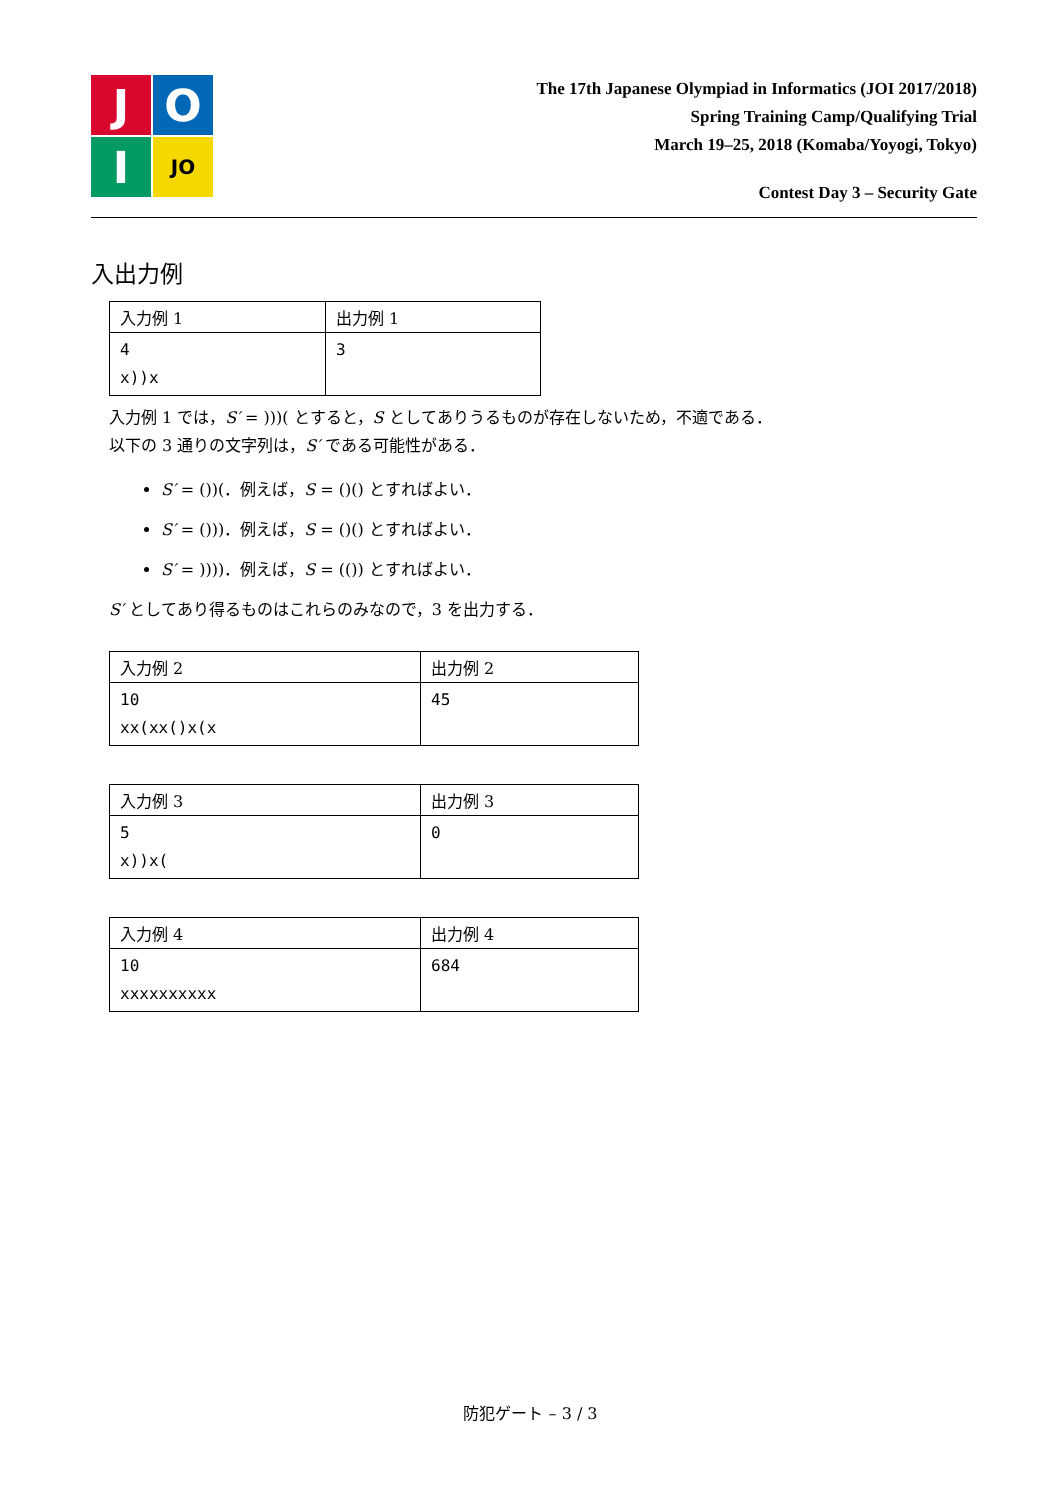J
O
I
JO
The 17th Japanese Olympiad in Informatics (JOI 2017/2018)
Spring Training Camp/Qualifying Trial
March 19–25, 2018 (Komaba/Yoyogi, Tokyo)
Contest Day 3 – Security Gate
入出力例
| 入力例 1 | 出力例 1 |
| --- | --- |
| 4 x))x | 3 |
入力例 1 では，S′ = )))( とすると，S としてありうるものが存在しないため，不適である．
以下の 3 通りの文字列は，S′ である可能性がある．
S′ = ())(．例えば，S = ()() とすればよい．
S′ = ()))．例えば，S = ()() とすればよい．
S′ = ))))．例えば，S = (()) とすればよい．
S′ としてあり得るものはこれらのみなので，3 を出力する．
| 入力例 2 | 出力例 2 |
| --- | --- |
| 10 xx(xx()x(x | 45 |
| 入力例 3 | 出力例 3 |
| --- | --- |
| 5 x))x( | 0 |
| 入力例 4 | 出力例 4 |
| --- | --- |
| 10 xxxxxxxxxx | 684 |
防犯ゲート – 3 / 3